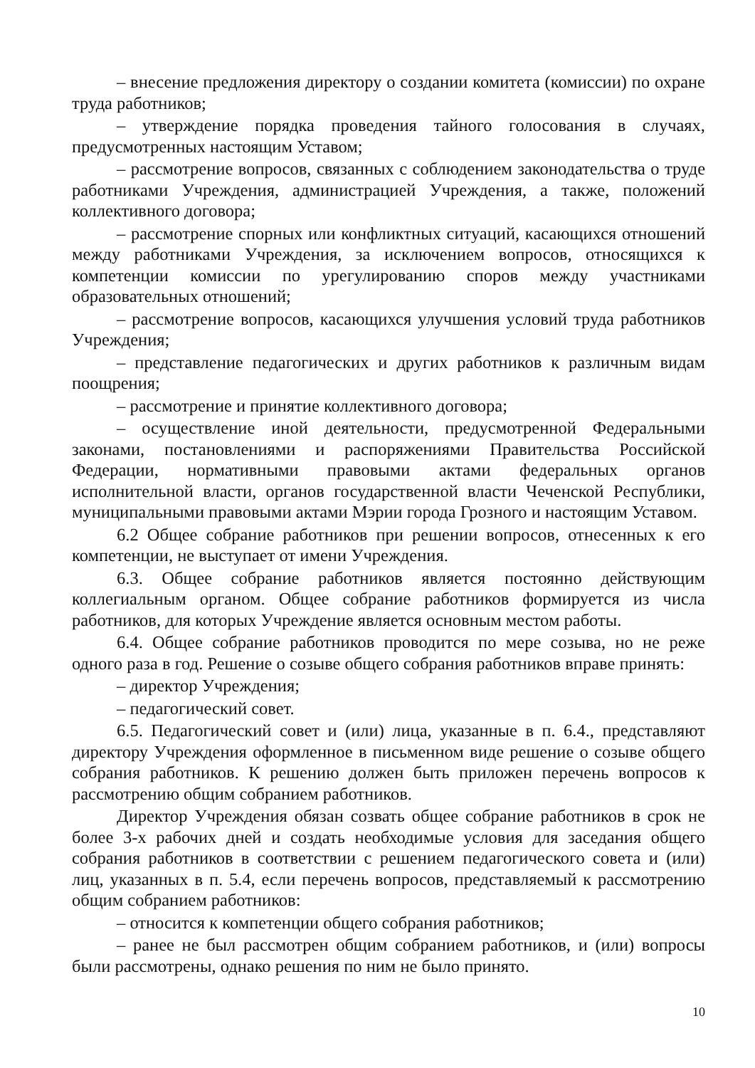– внесение предложения директору о создании комитета (комиссии) по охране труда работников;
– утверждение порядка проведения тайного голосования в случаях, предусмотренных настоящим Уставом;
– рассмотрение вопросов, связанных с соблюдением законодательства о труде работниками Учреждения, администрацией Учреждения, а также, положений коллективного договора;
– рассмотрение спорных или конфликтных ситуаций, касающихся отношений между работниками Учреждения, за исключением вопросов, относящихся к компетенции комиссии по урегулированию споров между участниками образовательных отношений;
– рассмотрение вопросов, касающихся улучшения условий труда работников Учреждения;
– представление педагогических и других работников к различным видам поощрения;
– рассмотрение и принятие коллективного договора;
– осуществление иной деятельности, предусмотренной Федеральными законами, постановлениями и распоряжениями Правительства Российской Федерации, нормативными правовыми актами федеральных органов исполнительной власти, органов государственной власти Чеченской Республики, муниципальными правовыми актами Мэрии города Грозного и настоящим Уставом.
6.2 Общее собрание работников при решении вопросов, отнесенных к его компетенции, не выступает от имени Учреждения.
6.3. Общее собрание работников является постоянно действующим коллегиальным органом. Общее собрание работников формируется из числа работников, для которых Учреждение является основным местом работы.
6.4. Общее собрание работников проводится по мере созыва, но не реже одного раза в год. Решение о созыве общего собрания работников вправе принять:
– директор Учреждения;
– педагогический совет.
6.5. Педагогический совет и (или) лица, указанные в п. 6.4., представляют директору Учреждения оформленное в письменном виде решение о созыве общего собрания работников. К решению должен быть приложен перечень вопросов к рассмотрению общим собранием работников.
Директор Учреждения обязан созвать общее собрание работников в срок не более 3-х рабочих дней и создать необходимые условия для заседания общего собрания работников в соответствии с решением педагогического совета и (или) лиц, указанных в п. 5.4, если перечень вопросов, представляемый к рассмотрению общим собранием работников:
– относится к компетенции общего собрания работников;
– ранее не был рассмотрен общим собранием работников, и (или) вопросы были рассмотрены, однако решения по ним не было принято.
10